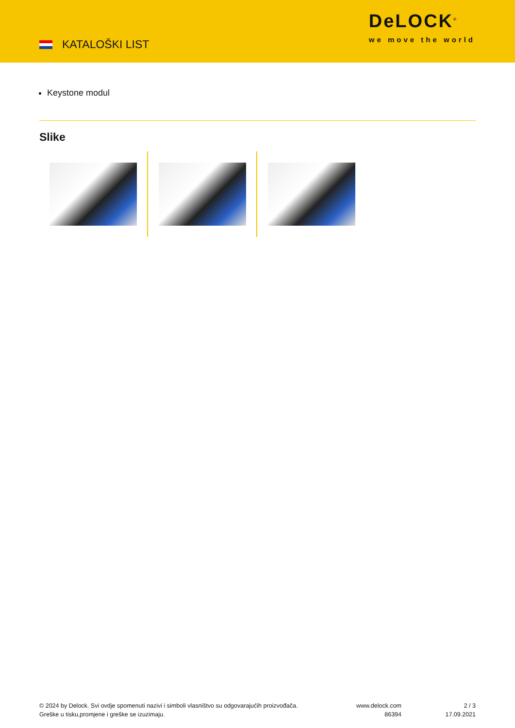KATALOŠKI LIST
DeLOCK<sup>®</sup>
we move the world
Keystone modul
Slike
© 2024 by Delock. Svi ovdje spomenuti nazivi i simboli vlasništvo su odgovarajućih proizvođača.
Greške u tisku,promjene i greške se izuzimaju.
www.delock.com
86394
2 / 3
17.09.2021